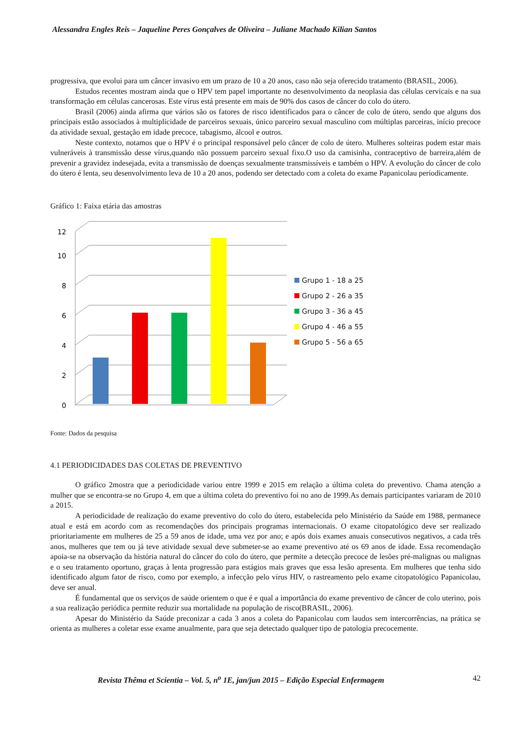Alessandra Engles Reis – Jaqueline Peres Gonçalves de Oliveira – Juliane Machado Kilian Santos
progressiva, que evolui para um câncer invasivo em um prazo de 10 a 20 anos, caso não seja oferecido tratamento (BRASIL, 2006).
Estudos recentes mostram ainda que o HPV tem papel importante no desenvolvimento da neoplasia das células cervicais e na sua transformação em células cancerosas. Este vírus está presente em mais de 90% dos casos de câncer do colo do útero.
Brasil (2006) ainda afirma que vários são os fatores de risco identificados para o câncer de colo de útero, sendo que alguns dos principais estão associados à multiplicidade de parceiros sexuais, único parceiro sexual masculino com múltiplas parceiras, início precoce da atividade sexual, gestação em idade precoce, tabagismo, álcool e outros.
Neste contexto, notamos que o HPV é o principal responsável pelo câncer de colo de útero. Mulheres solteiras podem estar mais vulneráveis à transmissão desse vírus,quando não possuem parceiro sexual fixo.O uso da camisinha, contraceptivo de barreira,além de prevenir a gravidez indesejada, evita a transmissão de doenças sexualmente transmissíveis e também o HPV. A evolução do câncer de colo do útero é lenta, seu desenvolvimento leva de 10 a 20 anos, podendo ser detectado com a coleta do exame Papanicolau periodicamente.
Gráfico 1: Faixa etária das amostras
0
2
4
6
8
10
12
Grupo 1 - 18 a 25
Grupo 2 - 26 a 35
Grupo 3 - 36 a 45
Grupo 4 - 46 a 55
Grupo 5 - 56 a 65
Fonte: Dados da pesquisa
4.1 PERIODICIDADES DAS COLETAS DE PREVENTIVO
O gráfico 2mostra que a periodicidade variou entre 1999 e 2015 em relação a última coleta do preventivo. Chama atenção a mulher que se encontra-se no Grupo 4, em que a última coleta do preventivo foi no ano de 1999.As demais participantes variaram de 2010 a 2015.
A periodicidade de realização do exame preventivo do colo do útero, estabelecida pelo Ministério da Saúde em 1988, permanece atual e está em acordo com as recomendações dos principais programas internacionais. O exame citopatológico deve ser realizado prioritariamente em mulheres de 25 a 59 anos de idade, uma vez por ano; e após dois exames anuais consecutivos negativos, a cada três anos, mulheres que tem ou já teve atividade sexual deve submeter-se ao exame preventivo até os 69 anos de idade. Essa recomendação apoia-se na observação da história natural do câncer do colo do útero, que permite a detecção precoce de lesões pré-malignas ou malignas e o seu tratamento oportuno, graças à lenta progressão para estágios mais graves que essa lesão apresenta. Em mulheres que tenha sido identificado algum fator de risco, como por exemplo, a infecção pelo vírus HIV, o rastreamento pelo exame citopatológico Papanicolau, deve ser anual.
É fundamental que os serviços de saúde orientem o que é e qual a importância do exame preventivo de câncer de colo uterino, pois a sua realização periódica permite reduzir sua mortalidade na população de risco(BRASIL, 2006).
Apesar do Ministério da Saúde preconizar a cada 3 anos a coleta do Papanicolau com laudos sem intercorrências, na prática se orienta as mulheres a coletar esse exame anualmente, para que seja detectado qualquer tipo de patologia precocemente.
Revista Thêma et Scientia – Vol. 5, n<sup>o</sup> 1E, jan/jun 2015 – Edição Especial Enfermagem 42